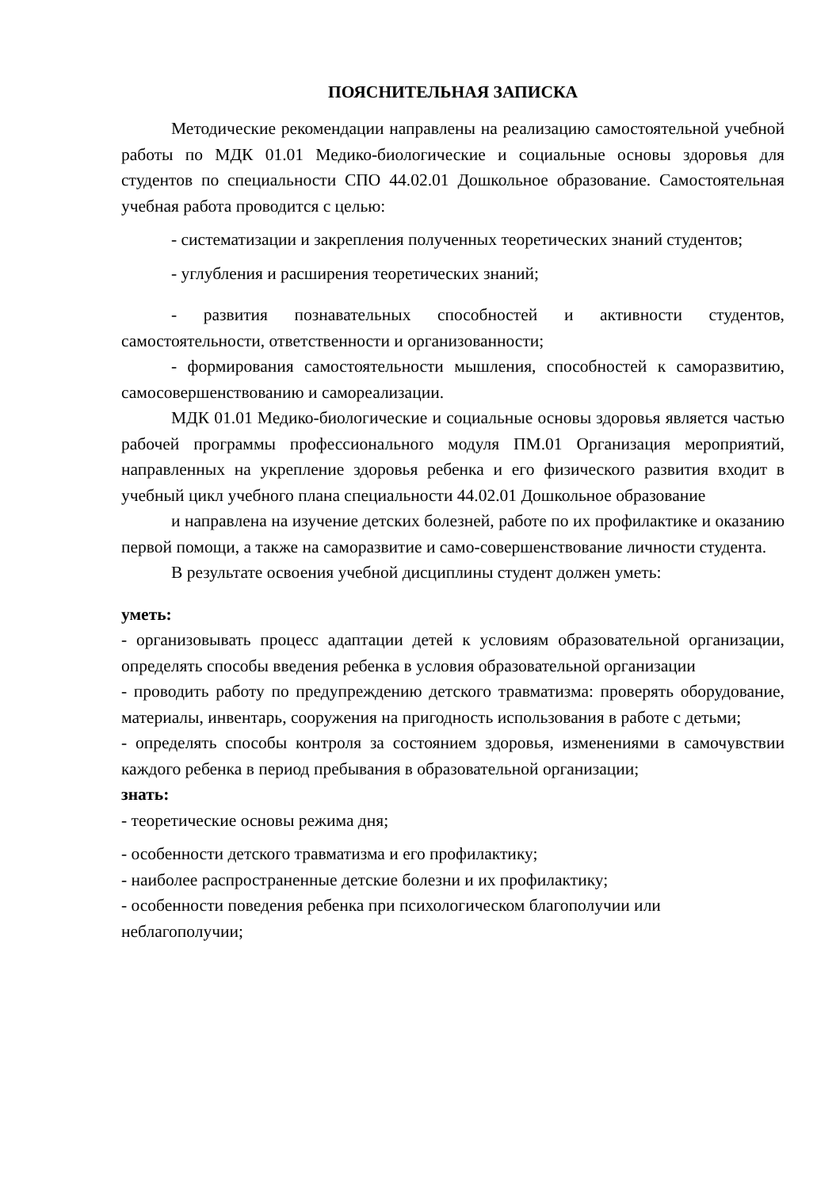ПОЯСНИТЕЛЬНАЯ ЗАПИСКА
Методические рекомендации направлены на реализацию самостоятельной учебной работы по МДК 01.01 Медико-биологические и социальные основы здоровья для студентов по специальности СПО 44.02.01 Дошкольное образование. Самостоятельная учебная работа проводится с целью:
- систематизации и закрепления полученных теоретических знаний студентов;
- углубления и расширения теоретических знаний;
- развития познавательных способностей и активности студентов, самостоятельности, ответственности и организованности;
- формирования самостоятельности мышления, способностей к саморазвитию, самосовершенствованию и самореализации.
МДК 01.01 Медико-биологические и социальные основы здоровья является частью рабочей программы профессионального модуля ПМ.01 Организация мероприятий, направленных на укрепление здоровья ребенка и его физического развития входит в учебный цикл учебного плана специальности 44.02.01 Дошкольное образование
и направлена на изучение детских болезней, работе по их профилактике и оказанию первой помощи, а также на саморазвитие и само-совершенствование личности студента.
В результате освоения учебной дисциплины студент должен уметь:
уметь:
- организовывать процесс адаптации детей к условиям образовательной организации, определять способы введения ребенка в условия образовательной организации
- проводить работу по предупреждению детского травматизма: проверять оборудование, материалы, инвентарь, сооружения на пригодность использования в работе с детьми;
- определять способы контроля за состоянием здоровья, изменениями в самочувствии каждого ребенка в период пребывания в образовательной организации;
знать:
- теоретические основы режима дня;
- особенности детского травматизма и его профилактику;
- наиболее распространенные детские болезни и их профилактику;
- особенности поведения ребенка при психологическом благополучии или неблагополучии;